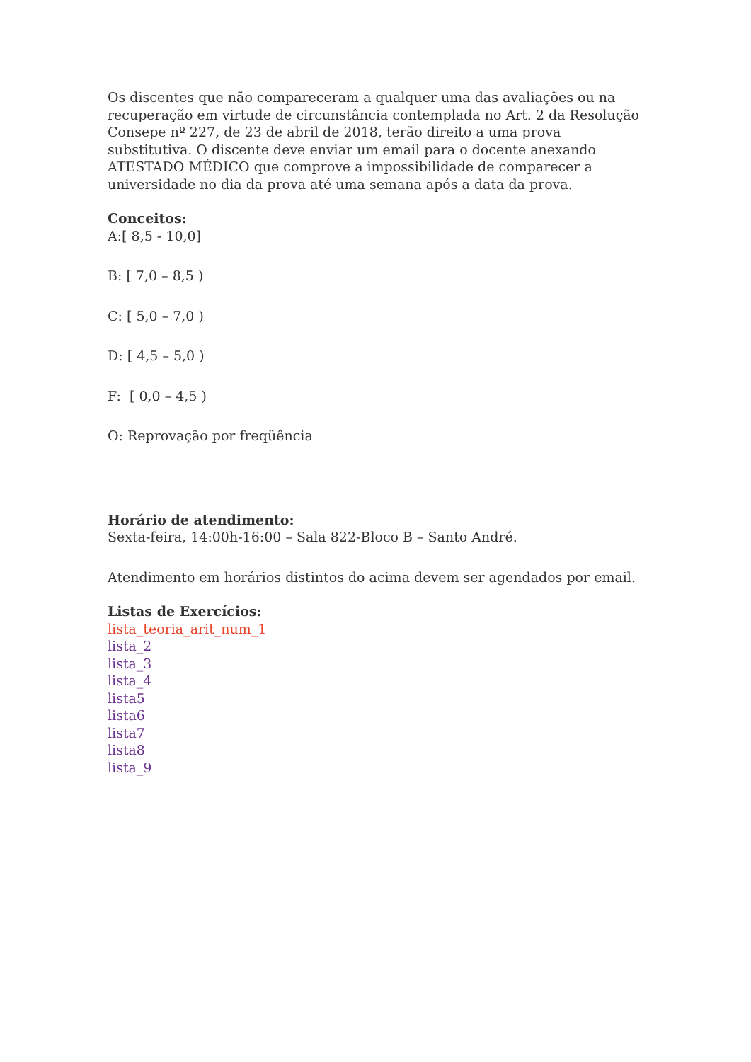Os discentes que não compareceram a qualquer uma das avaliações ou na recuperação em virtude de circunstância contemplada no Art. 2 da Resolução Consepe nº 227, de 23 de abril de 2018, terão direito a uma prova substitutiva. O discente deve enviar um email para o docente anexando ATESTADO MÉDICO que comprove a impossibilidade de comparecer a universidade no dia da prova até uma semana após a data da prova.
Conceitos:
A:[ 8,5 - 10,0]
B: [ 7,0 – 8,5 )
C: [ 5,0 – 7,0 )
D: [ 4,5 – 5,0 )
F: [ 0,0 – 4,5 )
O: Reprovação por freqüência
Horário de atendimento:
Sexta-feira, 14:00h-16:00 – Sala 822-Bloco B – Santo André.
Atendimento em horários distintos do acima devem ser agendados por email.
Listas de Exercícios:
lista_teoria_arit_num_1
lista_2
lista_3
lista_4
lista5
lista6
lista7
lista8
lista_9